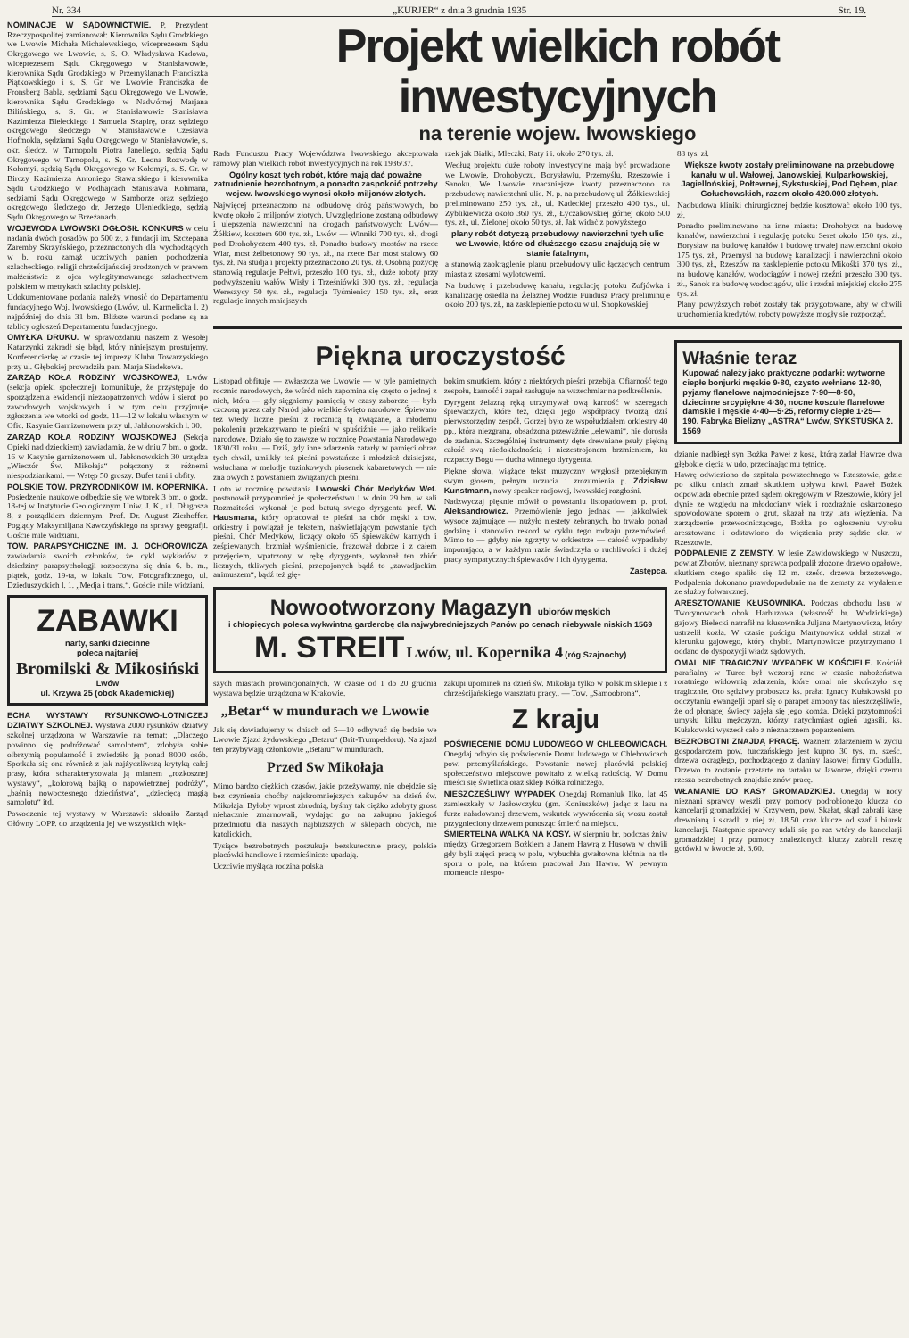Nr. 334 „KURJER“ z dnia 3 grudnia 1935 Str. 19.
NOMINACJE W SĄDOWNICTWIE. P. Prezydent Rzeczypospolitej zamianował: Kierownika Sądu Grodzkiego we Lwowie Michała Michalewskiego, wiceprezesem Sądu Okręgowego we Lwowie, s. S. O. Władysława Kadowa, wiceprezesem Sądu Okręgowego w Stanisławowie, kierownika Sądu Grodzkiego w Przemyślanach Franciszka Piątkowskiego i s. S. Gr. we Lwowie Franciszka de Fronsberg Babla, sędziami Sądu Okręgowego we Lwowie, kierownika Sądu Grodzkiego w Nadwórnej Marjana Bilińskiego, s. S. Gr. w Stanisławowie Stanisława Kazimierza Bieleckiego i Samuela Szapirę, oraz sędziego okręgowego śledczego w Stanisławowie Czesława Hofmokla, sędziami Sądu Okręgowego w Stanisławowie, s. okr. śledcz. w Tarnopolu Piotra Janellego, sędzią Sądu Okręgowego w Tarnopolu, s. S. Gr. Leona Rozwodę w Kołomyi, sędzią Sądu Okręgowego w Kołomyi, s. S. Gr. w Birczy Kazimierza Antoniego Stawarskiego i kierownika Sądu Grodzkiego w Podhajcach Stanisława Kohmana, sędziami Sądu Okręgowego w Samborze oraz sędziego okręgowego śledczego dr. Jerzego Uleniedkiego, sędzią Sądu Okręgowego w Brzeżanach.
WOJEWODA LWOWSKI OGŁOSIŁ KONKURS w celu nadania dwóch posadów po 500 zł. z fundacji im. Szczepana Zaremby Skrzyńskiego, przeznaczonych dla wychodzących w b. roku zamąż uczciwych panien pochodzenia szlacheckiego, religji chrześcijańskiej zrodzonych w prawem małżeństwie z ojca wylegitymowanego szlachectwem polskiem w metrykach szlachty polskiej.
Udokumentowane podania należy wnosić do Departamentu fundacyjnego Woj. lwowskiego (Lwów, ul. Karmelicka l. 2) najpóźniej do dnia 31 bm. Bliższe warunki podane są na tablicy ogłoszeń Departamentu fundacyjnego.
OMYŁKA DRUKU. W sprawozdaniu naszem z Wesołej Katarzynki zakradł się błąd, który niniejszym prostujemy. Konferencierkę w czasie tej imprezy Klubu Towarzyskiego przy ul. Głębokiej prowadziła pani Marja Siadekowa.
ZARZĄD KOŁA RODZINY WOJSKOWEJ, Lwów (sekcja opieki społecznej) komunikuje, że przystępuje do sporządzenia ewidencji niezaopatrzonych wdów i sierot po zawodowych wojskowych i w tym celu przyjmuje zgłoszenia we wtorki od godz. 11—12 w lokalu własnym w Ofic. Kasynie Garnizonowem przy ul. Jabłonowskich l. 30.
ZARZĄD KOŁA RODZINY WOJSKOWEJ (Sekcja Opieki nad dzieckiem) zawiadamia, że w dniu 7 bm. o godz. 16 w Kasynie garnizonowem ul. Jabłonowskich 30 urządza „Wieczór Św. Mikołaja“ połączony z różnemi niespodziankami. — Wstęp 50 groszy. Bufet tani i obfity.
POLSKIE TOW. PRZYRODNIKÓW IM. KOPERNIKA. Posiedzenie naukowe odbędzie się we wtorek 3 bm. o godz. 18-tej w Instytucie Geologicznym Uniw. J. K., ul. Długosza 8, z porządkiem dziennym: Prof. Dr. August Zierhoffer. Poglądy Maksymiljana Kawczyńskiego na sprawy geografji. Goście mile widziani.
TOW. PARAPSYCHICZNE IM. J. OCHOROWICZA zawiadamia swoich członków, że cykl wykładów z dziedziny parapsychologji rozpoczyna się dnia 6. b. m., piątek, godz. 19-ta, w lokalu Tow. Fotograficznego, ul. Dzieduszyckich l. 1. „Medja i trans.“. Goście mile widziani.
ZABAWKI
narty, sanki dziecinne
poleca najtaniej
Bromilski & Mikosiński
Lwów
ul. Krzywa 25 (obok Akademickiej)
ECHA WYSTAWY RYSUNKOWO-LOTNICZEJ DZIATWY SZKOLNEJ. Wystawa 2000 rysunków dziatwy szkolnej urządzona w Warszawie na temat: „Dlaczego powinno się podróżować samolotem“, zdobyła sobie olbrzymią popularność i zwiedziło ją ponad 8000 osób. Spotkała się ona również z jak najżyczliwszą krytyką całej prasy, która scharakteryzowała ją mianem „rozkosznej wystawy“, „kolorową bajką o napowietrznej podróży“, „baśnią nowoczesnego dzieciństwa“, „dziecięcą magią samolotu“ itd.
Powodzenie tej wystawy w Warszawie skłoniło Zarząd Główny LOPP. do urządzenia jej we wszystkich więk-
Projekt wielkich robót inwestycyjnych
na terenie wojew. lwowskiego
Rada Funduszu Pracy Województwa lwowskiego akceptowała ramowy plan wielkich robót inwestycyjnych na rok 1936/37.
Ogólny koszt tych robót, które mają dać poważne zatrudnienie bezrobotnym, a ponadto zaspokoić potrzeby wojew. lwowskiego wynosi około miljonów złotych.
Najwięcej przeznaczono na odbudowę dróg państwowych, bo kwotę około 2 miljonów złotych. Uwzględnione zostaną odbudowy i ulepszenia nawierzchni na drogach państwowych: Lwów—Żółkiew, kosztem 600 tys. zł., Lwów — Winniki 700 tys. zł., drogi pod Drohobyczem 400 tys. zł. Ponadto budowy mostów na rzece Wiar, most żelbetonowy 90 tys. zł., na rzece Bar most stalowy 60 tys. zł. Na studja i projekty przeznaczono 20 tys. zł. Osobną pozycję stanowią regulacje Pełtwi, przeszło 100 tys. zł., duże roboty przy podwyższeniu wałów Wisły i Trześniówki 300 tys. zł., regulacja Wereszycy 50 tys. zł., regulacja Tyśmienicy 150 tys. zł., oraz regulacje innych mniejszych
rzek jak Białki, Mleczki, Raty i i. około 270 tys. zł.
Według projektu duże roboty inwestycyjne mają być prowadzone we Lwowie, Drohobyczu, Borysławiu, Przemyślu, Rzeszowie i Sanoku. We Lwowie znaczniejsze kwoty przeznaczono na przebudowę nawierzchni ulic. N. p. na przebudowę ul. Żółkiewskiej preliminowano 250 tys. zł., ul. Kadeckiej przeszło 400 tys., ul. Zyblikiewicza około 360 tys. zł., Łyczakowskiej górnej około 500 tys. zł., ul. Zielonej około 50 tys. zł. Jak widać z powyższego
plany robót dotyczą przebudowy nawierzchni tych ulic we Lwowie, które od dłuższego czasu znajdują się w stanie fatalnym,
a stanowią zaokrąglenie planu przebudowy ulic łączących centrum miasta z szosami wylotowemi.
Na budowę i przebudowę kanału, regulację potoku Zofjówka i kanalizację osiedla na Żelaznej Wodzie Fundusz Pracy preliminuje około 200 tys. zł., na zasklepienie potoku w ul. Snopkowskiej
88 tys. zł.
Większe kwoty zostały preliminowane na przebudowę kanału w ul. Wałowej, Janowskiej, Kulparkowskiej, Jagiellońskiej, Połtewnej, Sykstuskiej, Pod Dębem, plac Gołuchowskich, razem około 420.000 złotych.
Nadbudowa kliniki chirurgicznej będzie kosztować około 100 tys. zł.
Ponadto preliminowano na inne miasta: Drohobycz na budowę kanałów, nawierzchni i regulację potoku Seret około 150 tys. zł., Borysław na budowę kanałów i budowę trwałej nawierzchni około 175 tys. zł., Przemyśl na budowę kanalizacji i nawierzchni około 300 tys. zł., Rzeszów na zasklepienie potoku Mikośki 370 tys. zł., na budowę kanałów, wodociągów i nowej rzeźni przeszło 300 tys. zł., Sanok na budowę wodociągów, ulic i rzeźni miejskiej około 275 tys. zł.
Plany powyższych robót zostały tak przygotowane, aby w chwili uruchomienia kredytów, roboty powyższe mogły się rozpocząć.
Piękna uroczystość
Listopad obfituje — zwłaszcza we Lwowie — w tyle pamiętnych rocznic narodowych, że wśród nich zapomina się często o jednej z nich, która — gdy sięgniemy pamięcią w czasy zaborcze — była czczoną przez cały Naród jako wielkie święto narodowe. Śpiewano też wtedy liczne pieśni z rocznicą tą związane, a młodemu pokoleniu przekazywano te pieśni w spuściźnie — jako relikwie narodowe. Działo się to zawsze w rocznicę Powstania Narodowego 1830/31 roku. — Dziś, gdy inne zdarzenia zatarły w pamięci obraz tych chwil, umilkły też pieśni powstańcze i młodzież dzisiejsza, wsłuchana w melodje tuzinkowych piosenek kabaretowych — nie zna owych z powstaniem związanych pieśni.
I oto w rocznicę powstania Lwowski Chór Medyków Wet. postanowił przypomnieć je społeczeństwu i w dniu 29 bm. w sali Rozmaitości wykonał je pod batutą swego dyrygenta prof. W. Hausmana, który opracował te pieśni na chór męski z tow. orkiestry i powiązał je tekstem, naświetlającym powstanie tych pieśni. Chór Medyków, liczący około 65 śpiewaków karnych i ześpiewanych, brzmiał wyśmienicie, frazował dobrze i z całem przejęciem, wpatrzony w rękę dyrygenta, wykonał ten zbiór licznych, tkliwych pieśni, przepojonych bądź to „zawadjackim animuszem“, bądź też głę-
bokim smutkiem, który z niektórych pieśni przebija. Ofiarność tego zespołu, karność i zapał zasługuje na wszechmiar na podkreślenie.
Dyrygent żelazną ręką utrzymywał ową karność w szeregach śpiewaczych, które też, dzięki jego współpracy tworzą dziś pierwszorzędny zespół. Gorzej było ze współudziałem orkiestry 40 pp., która niezgrana, obsadzona przeważnie „elewami“, nie dorosła do zadania. Szczególniej instrumenty dęte drewniane psuły piękną całość swą niedokładnością i niezestrojonem brzmieniem, ku rozpaczy Bogu — ducha winnego dyrygenta.
Piękne słowa, wiążące tekst muzyczny wygłosił przepięknym swym głosem, pełnym uczucia i zrozumienia p. Zdzisław Kunstmann, nowy speaker radjowej, lwowskiej rozgłośni.
Nadzwyczaj pięknie mówił o powstaniu listopadowem p. prof. Aleksandrowicz. Przemówienie jego jednak — jakkolwiek wysoce zajmujące — nużyło niestety zebranych, bo trwało ponad godzinę i stanowiło rekord w cyklu tego rodzaju przemówień. Mimo to — gdyby nie zgrzyty w orkiestrze — całość wypadłaby imponująco, a w każdym razie świadczyła o ruchliwości i dużej pracy sympatycznych śpiewaków i ich dyrygenta.
Zastępca.
Nowootworzony Magazyn ubiorów męskich
i chłopięcych poleca wykwintną garderobę dla najwybredniejszych Panów po cenach niebywale niskich 1569
M. STREIT Lwów, ul. Kopernika 4 (róg Szajnochy)
szych miastach prowincjonalnych. W czasie od 1 do 20 grudnia wystawa będzie urządzona w Krakowie.
„Betar“ w mundurach we Lwowie
Jak się dowiadujemy w dniach od 5—10 odbywać się będzie we Lwowie Zjazd żydowskiego „Betaru“ (Brit-Trumpeldoru). Na zjazd ten przybywają członkowie „Betaru“ w mundurach.
Przed Sw Mikołaja
Mimo bardzo ciężkich czasów, jakie przeżywamy, nie obejdzie się bez czynienia choćby najskromniejszych zakupów na dzień św. Mikołaja. Byłoby wprost zbrodnią, byśmy tak ciężko zdobyty grosz niebacznie zmarnowali, wydając go na zakupno jakiegoś przedmiotu dla naszych najbliższych w sklepach obcych, nie katolickich.
Tysiące bezrobotnych poszukuje bezskutecznie pracy, polskie placówki handlowe i rzemieślnicze upadają.
Uczciwie myśląca rodzina polska
zakupi upominek na dzień św. Mikołaja tylko w polskim sklepie i z chrześcijańskiego warsztatu pracy.. — Tow. „Samoobrona“.
Z kraju
POŚWIĘCENIE DOMU LUDOWEGO W CHLEBOWICACH. Onegdaj odbyło się poświęcenie Domu ludowego w Chlebowicach pow. przemyślańskiego. Powstanie nowej placówki polskiej społeczeństwo miejscowe powitało z wielką radością. W Domu mieści się świetlica oraz sklep Kółka rolniczego.
NIESZCZĘŚLIWY WYPADEK Onegdaj Romaniuk Ilko, lat 45 zamieszkały w Jazłowczyku (gm. Koniuszków) jadąc z lasu na furze naładowanej drzewem, wskutek wywrócenia się wozu został przygnieciony drzewem ponosząc śmierć na miejscu.
ŚMIERTELNA WALKA NA KOSY. W sierpniu br. podczas żniw między Grzegorzem Bożkiem a Janem Hawrą z Husowa w chwili gdy byli zajęci pracą w polu, wybuchła gwałtowna kłótnia na tle sporu o pole, na którem pracował Jan Hawro. W pewnym momencie niespo-
Właśnie teraz
Kupować należy jako praktyczne podarki: wytworne ciepłe bonjurki męskie 9·80, czysto wełniane 12·80, pyjamy flanelowe najmodniejsze 7·90—8·90, dziecinne srcypiękne 4·30, nocne koszule flanelowe damskie i męskie 4·40—5·25, reformy ciepłe 1·25—190. Fabryka Bielizny „ASTRA“ Lwów, SYKSTUSKA 2. 1569
dzianie nadbiegł syn Bożka Paweł z kosą, którą zadał Hawrze dwa głębokie cięcia w udo, przecinając mu tętnicę.
Hawrę odwieziono do szpitala powszechnego w Rzeszowie, gdzie po kilku dniach zmarł skutkiem upływu krwi. Paweł Bożek odpowiada obecnie przed sądem okręgowym w Rzeszowie, który jel dynie ze względu na młodociany wiek i rozdrażnie oskarżonego spowodowane sporem o grut, skazał na trzy lata więzienia. Na zarządzenie przewodniczącego, Bożka po ogłoszeniu wyroku aresztowano i odstawiono do więzienia przy sądzie okr. w Rzeszowie.
PODPALENIE Z ZEMSTY. W lesie Zawidowskiego w Nuszczu, powiat Zborów, nieznany sprawca podpalił złożone drzewo opałowe, skutkiem czego spaliło się 12 m. sześc. drzewa brzozowego. Podpalenia dokonano prawdopodobnie na tle zemsty za wydalenie ze służby folwarcznej.
ARESZTOWANIE KŁUSOWNIKA. Podczas obchodu lasu w Tworynowcach obok Harbuzowa (własność hr. Wodzickiego) gajowy Bielecki natrafił na kłusownika Juljana Martynowicza, który ustrzelił kozła. W czasie pościgu Martynowicz oddał strzał w kierunku gajowego, który chybił. Martynowicze przytrzymano i oddano do dyspozycji władz sądowych.
OMAL NIE TRAGICZNY WYPADEK W KOŚCIELE. Kościół parafialny w Turce był wczoraj rano w czasie nabożeństwa roratniego widownią zdarzenia, które omal nie skończyło się tragicznie. Oto sędziwy proboszcz ks. prałat Ignacy Kułakowski po odczytaniu ewangelji oparł się o parapet ambony tak nieszczęśliwie, że od płonącej świecy zajęła się jego komża. Dzięki przytomności umysłu kilku mężczyzn, którzy natychmiast ogień ugasili, ks. Kułakowski wyszedł cało z nieznacznem poparzeniem.
BEZROBOTNI ZNAJDĄ PRACĘ. Ważnem zdarzeniem w życiu gospodarczem pow. turczańskiego jest kupno 30 tys. m. sześc. drzewa okrągłego, pochodzącego z daniny lasowej firmy Godulla. Drzewo to zostanie przetarte na tartaku w Jaworze, dzięki czemu rzesza bezrobotnych znajdzie znów pracę.
WŁAMANIE DO KASY GROMADZKIEJ. Onegdaj w nocy nieznani sprawcy weszli przy pomocy podrobionego klucza do kancelarji gromadzkiej w Krzywem, pow. Skałat, skąd zabrali kasę drewnianą i skradli z niej zł. 18.50 oraz klucze od szaf i biurek kancelarji. Następnie sprawcy udali się po raz wtóry do kancelarji gromadzkiej i przy pomocy znalezionych kluczy zabrali resztę gotówki w kwocie zł. 3.60.